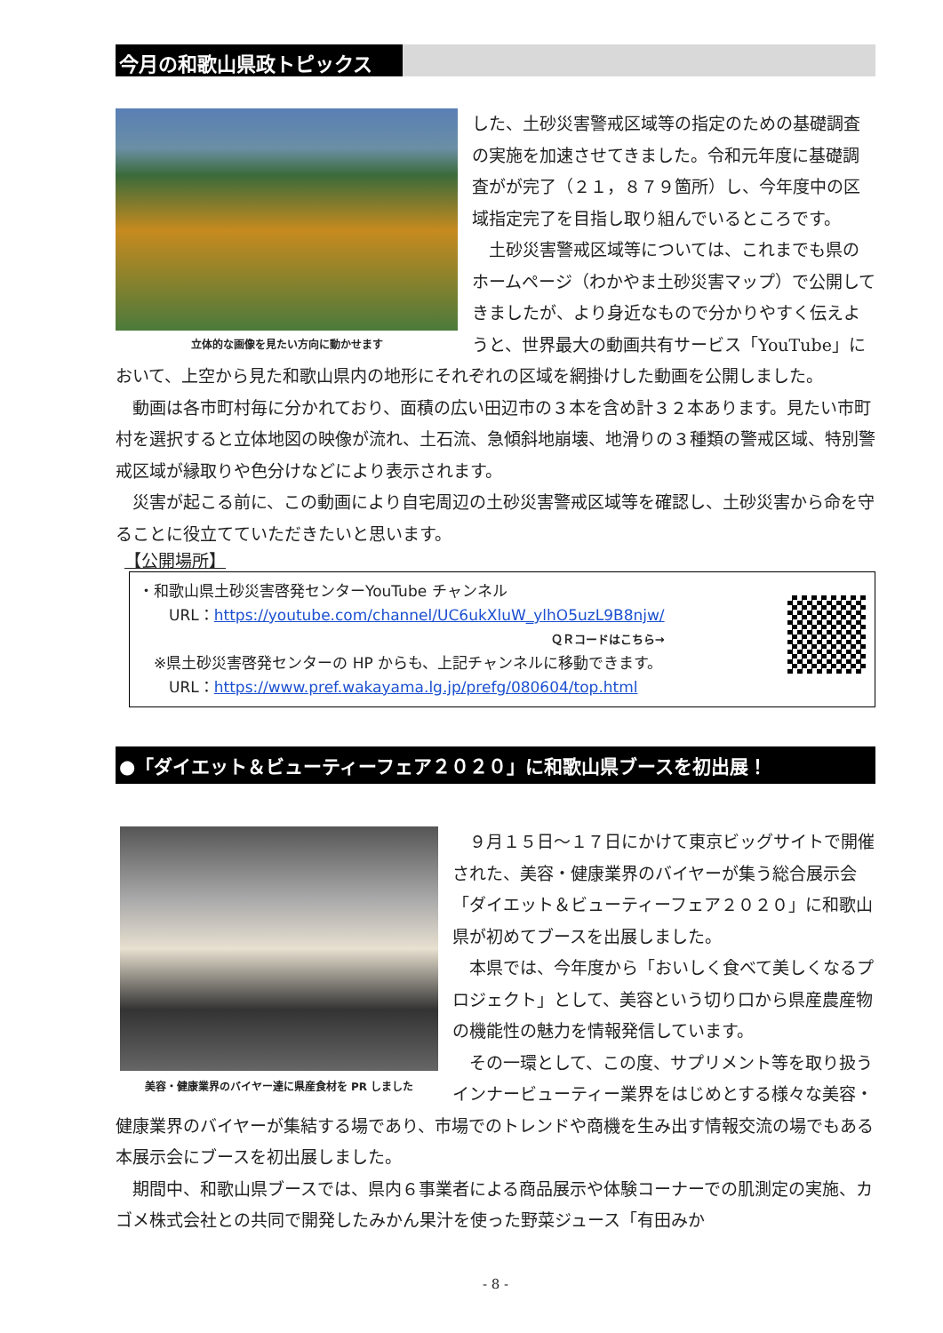今月の和歌山県政トピックス
立体的な画像を見たい方向に動かせます
した、土砂災害警戒区域等の指定のための基礎調査の実施を加速させてきました。令和元年度に基礎調査がが完了（２１，８７９箇所）し、今年度中の区域指定完了を目指し取り組んでいるところです。
　土砂災害警戒区域等については、これまでも県のホームページ（わかやま土砂災害マップ）で公開してきましたが、より身近なもので分かりやすく伝えようと、世界最大の動画共有サービス「YouTube」において、上空から見た和歌山県内の地形にそれぞれの区域を網掛けした動画を公開しました。
　動画は各市町村毎に分かれており、面積の広い田辺市の３本を含め計３２本あります。見たい市町村を選択すると立体地図の映像が流れ、土石流、急傾斜地崩壊、地滑りの３種類の警戒区域、特別警戒区域が縁取りや色分けなどにより表示されます。
　災害が起こる前に、この動画により自宅周辺の土砂災害警戒区域等を確認し、土砂災害から命を守ることに役立てていただきたいと思います。
【公開場所】
・和歌山県土砂災害啓発センターYouTube チャンネル
　　URL：https://youtube.com/channel/UC6ukXluW_ylhO5uzL9B8njw/
ＱＲコードはこちら→
　※県土砂災害啓発センターの HP からも、上記チャンネルに移動できます。
　　URL：https://www.pref.wakayama.lg.jp/prefg/080604/top.html
●「ダイエット＆ビューティーフェア２０２０」に和歌山県ブースを初出展！
美容・健康業界のバイヤー達に県産食材を PR しました
　９月１５日～１７日にかけて東京ビッグサイトで開催された、美容・健康業界のバイヤーが集う総合展示会「ダイエット＆ビューティーフェア２０２０」に和歌山県が初めてブースを出展しました。
　本県では、今年度から「おいしく食べて美しくなるプロジェクト」として、美容という切り口から県産農産物の機能性の魅力を情報発信しています。
　その一環として、この度、サプリメント等を取り扱うインナービューティー業界をはじめとする様々な美容・健康業界のバイヤーが集結する場であり、市場でのトレンドや商機を生み出す情報交流の場でもある本展示会にブースを初出展しました。
　期間中、和歌山県ブースでは、県内６事業者による商品展示や体験コーナーでの肌測定の実施、カゴメ株式会社との共同で開発したみかん果汁を使った野菜ジュース「有田みか
- 8 -